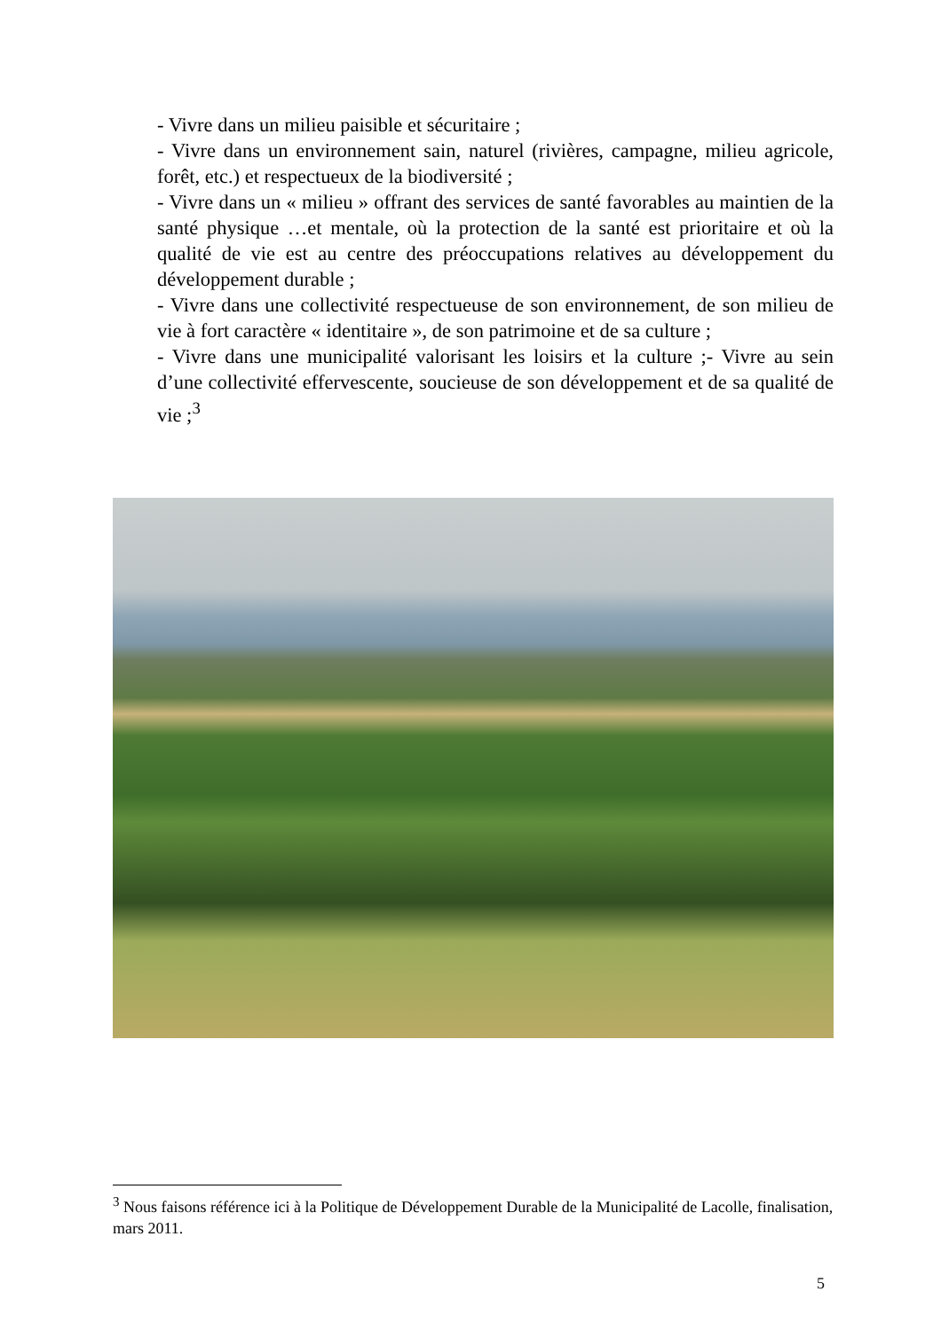- Vivre dans un milieu paisible et sécuritaire ;
- Vivre dans un environnement sain, naturel (rivières, campagne, milieu agricole, forêt, etc.) et respectueux de la biodiversité ;
- Vivre dans un « milieu » offrant des services de santé favorables au maintien de la santé physique …et mentale, où la protection de la santé est prioritaire et où la qualité de vie est au centre des préoccupations relatives au développement du développement durable ;
- Vivre dans une collectivité respectueuse de son environnement, de son milieu de vie à fort caractère « identitaire », de son patrimoine et de sa culture ;
- Vivre dans une municipalité valorisant les loisirs et la culture ;- Vivre au sein d’une collectivité effervescente, soucieuse de son développement et de sa qualité de vie ;<sup>3</sup>
<sup>3</sup> Nous faisons référence ici à la Politique de Développement Durable de la Municipalité de Lacolle, finalisation, mars 2011.
5